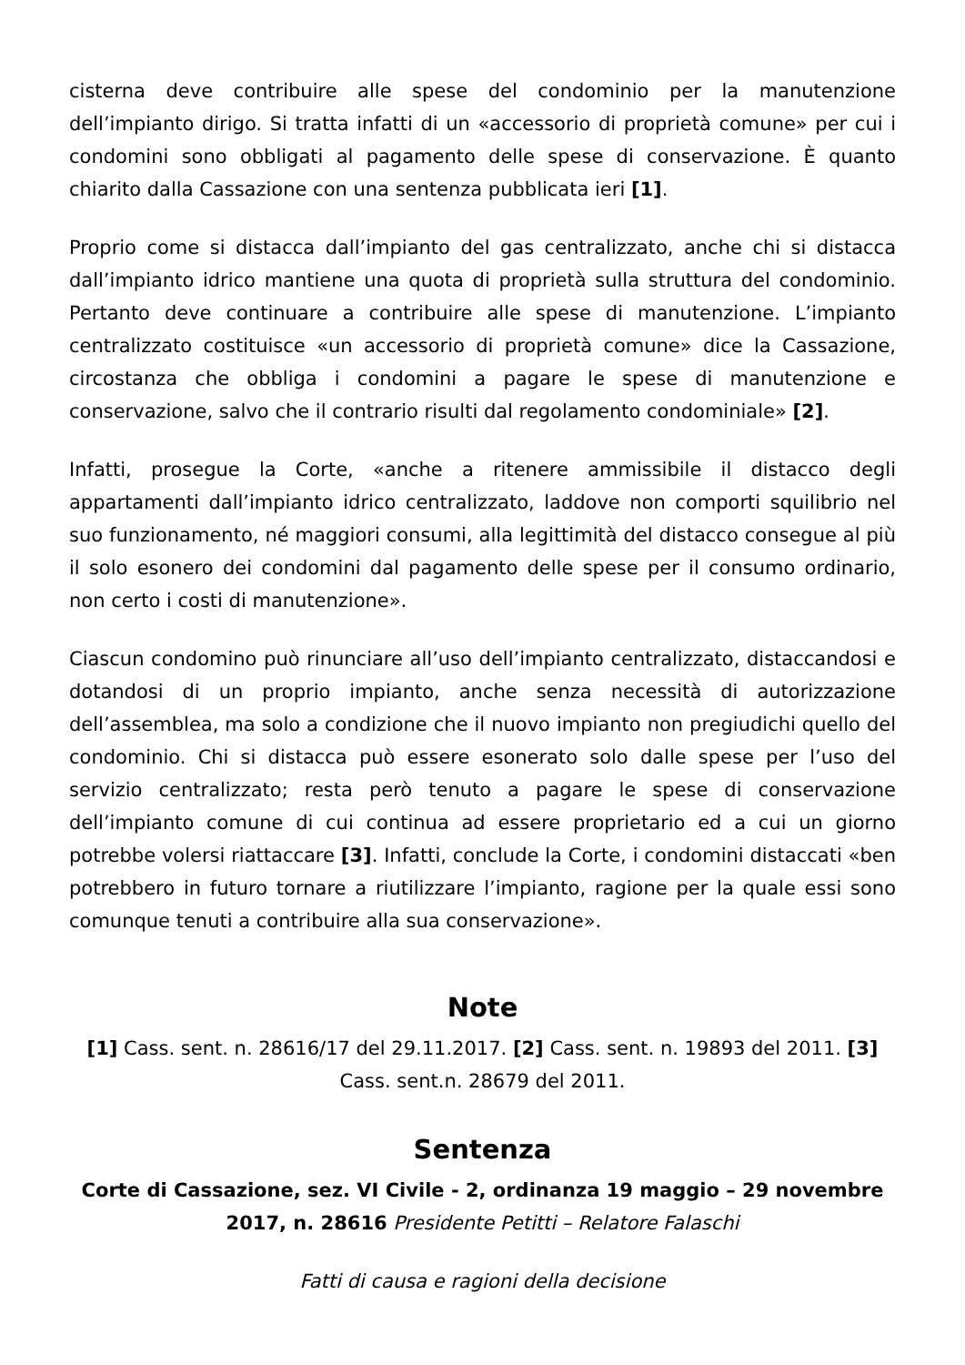cisterna deve contribuire alle spese del condominio per la manutenzione dell’impianto dirigo. Si tratta infatti di un «accessorio di proprietà comune» per cui i condomini sono obbligati al pagamento delle spese di conservazione. È quanto chiarito dalla Cassazione con una sentenza pubblicata ieri [1].
Proprio come si distacca dall’impianto del gas centralizzato, anche chi si distacca dall’impianto idrico mantiene una quota di proprietà sulla struttura del condominio. Pertanto deve continuare a contribuire alle spese di manutenzione. L’impianto centralizzato costituisce «un accessorio di proprietà comune» dice la Cassazione, circostanza che obbliga i condomini a pagare le spese di manutenzione e conservazione, salvo che il contrario risulti dal regolamento condominiale» [2].
Infatti, prosegue la Corte, «anche a ritenere ammissibile il distacco degli appartamenti dall’impianto idrico centralizzato, laddove non comporti squilibrio nel suo funzionamento, né maggiori consumi, alla legittimità del distacco consegue al più il solo esonero dei condomini dal pagamento delle spese per il consumo ordinario, non certo i costi di manutenzione».
Ciascun condomino può rinunciare all’uso dell’impianto centralizzato, distaccandosi e dotandosi di un proprio impianto, anche senza necessità di autorizzazione dell’assemblea, ma solo a condizione che il nuovo impianto non pregiudichi quello del condominio. Chi si distacca può essere esonerato solo dalle spese per l’uso del servizio centralizzato; resta però tenuto a pagare le spese di conservazione dell’impianto comune di cui continua ad essere proprietario ed a cui un giorno potrebbe volersi riattaccare [3]. Infatti, conclude la Corte, i condomini distaccati «ben potrebbero in futuro tornare a riutilizzare l’impianto, ragione per la quale essi sono comunque tenuti a contribuire alla sua conservazione».
Note
[1] Cass. sent. n. 28616/17 del 29.11.2017. [2] Cass. sent. n. 19893 del 2011. [3] Cass. sent.n. 28679 del 2011.
Sentenza
Corte di Cassazione, sez. VI Civile - 2, ordinanza 19 maggio – 29 novembre 2017, n. 28616 Presidente Petitti – Relatore Falaschi
Fatti di causa e ragioni della decisione